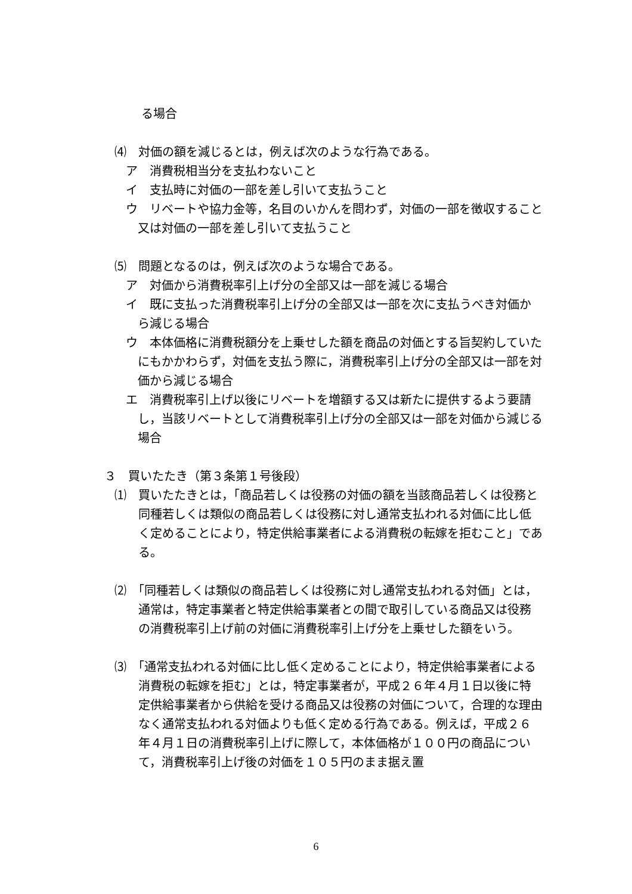る場合
⑷　対価の額を減じるとは，例えば次のような行為である。
ア　消費税相当分を支払わないこと
イ　支払時に対価の一部を差し引いて支払うこと
ウ　リベートや協力金等，名目のいかんを問わず，対価の一部を徴収すること又は対価の一部を差し引いて支払うこと
⑸　問題となるのは，例えば次のような場合である。
ア　対価から消費税率引上げ分の全部又は一部を減じる場合
イ　既に支払った消費税率引上げ分の全部又は一部を次に支払うべき対価から減じる場合
ウ　本体価格に消費税額分を上乗せした額を商品の対価とする旨契約していたにもかかわらず，対価を支払う際に，消費税率引上げ分の全部又は一部を対価から減じる場合
エ　消費税率引上げ以後にリベートを増額する又は新たに提供するよう要請し，当該リベートとして消費税率引上げ分の全部又は一部を対価から減じる場合
３　買いたたき（第３条第１号後段）
⑴　買いたたきとは，「商品若しくは役務の対価の額を当該商品若しくは役務と同種若しくは類似の商品若しくは役務に対し通常支払われる対価に比し低く定めることにより，特定供給事業者による消費税の転嫁を拒むこと」である。
⑵　「同種若しくは類似の商品若しくは役務に対し通常支払われる対価」とは，通常は，特定事業者と特定供給事業者との間で取引している商品又は役務の消費税率引上げ前の対価に消費税率引上げ分を上乗せした額をいう。
⑶　「通常支払われる対価に比し低く定めることにより，特定供給事業者による消費税の転嫁を拒む」とは，特定事業者が，平成２６年４月１日以後に特定供給事業者から供給を受ける商品又は役務の対価について，合理的な理由なく通常支払われる対価よりも低く定める行為である。例えば，平成２６年４月１日の消費税率引上げに際して，本体価格が１００円の商品について，消費税率引上げ後の対価を１０５円のまま据え置
6